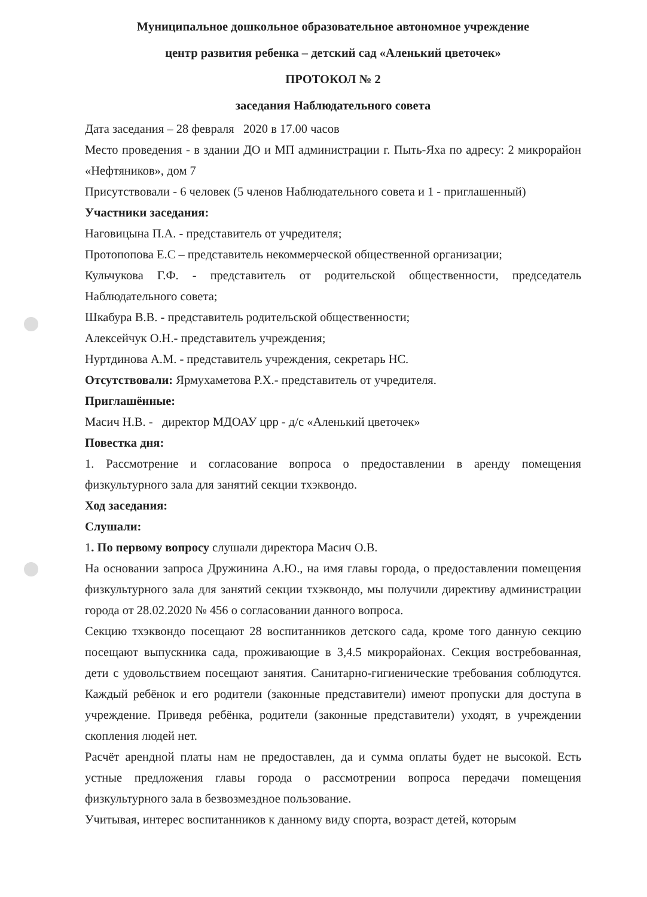Муниципальное дошкольное образовательное автономное учреждение
центр развития ребенка – детский сад «Аленький цветочек»
ПРОТОКОЛ № 2
заседания Наблюдательного совета
Дата заседания – 28 февраля 2020 в 17.00 часов
Место проведения - в здании ДО и МП администрации г. Пыть-Яха по адресу: 2 микрорайон «Нефтяников», дом 7
Присутствовали - 6 человек (5 членов Наблюдательного совета и 1 - приглашенный)
Участники заседания:
Наговицына П.А. - представитель от учредителя;
Протопопова Е.С – представитель некоммерческой общественной организации;
Кульчукова Г.Ф. - представитель от родительской общественности, председатель Наблюдательного совета;
Шкабура В.В. - представитель родительской общественности;
Алексейчук О.Н.- представитель учреждения;
Нуртдинова А.М. - представитель учреждения, секретарь НС.
Отсутствовали: Ярмухаметова Р.Х.- представитель от учредителя.
Приглашённые:
Масич Н.В. - директор МДОАУ црр - д/с «Аленький цветочек»
Повестка дня:
1. Рассмотрение и согласование вопроса о предоставлении в аренду помещения физкультурного зала для занятий секции тхэквондо.
Ход заседания:
Слушали:
1. По первому вопросу слушали директора Масич О.В.
На основании запроса Дружинина А.Ю., на имя главы города, о предоставлении помещения физкультурного зала для занятий секции тхэквондо, мы получили директиву администрации города от 28.02.2020 № 456 о согласовании данного вопроса.
Секцию тхэквондо посещают 28 воспитанников детского сада, кроме того данную секцию посещают выпускника сада, проживающие в 3,4.5 микрорайонах. Секция востребованная, дети с удовольствием посещают занятия. Санитарно-гигиенические требования соблюдутся. Каждый ребёнок и его родители (законные представители) имеют пропуски для доступа в учреждение. Приведя ребёнка, родители (законные представители) уходят, в учреждении скопления людей нет.
Расчёт арендной платы нам не предоставлен, да и сумма оплаты будет не высокой. Есть устные предложения главы города о рассмотрении вопроса передачи помещения физкультурного зала в безвозмездное пользование.
Учитывая, интерес воспитанников к данному виду спорта, возраст детей, которым